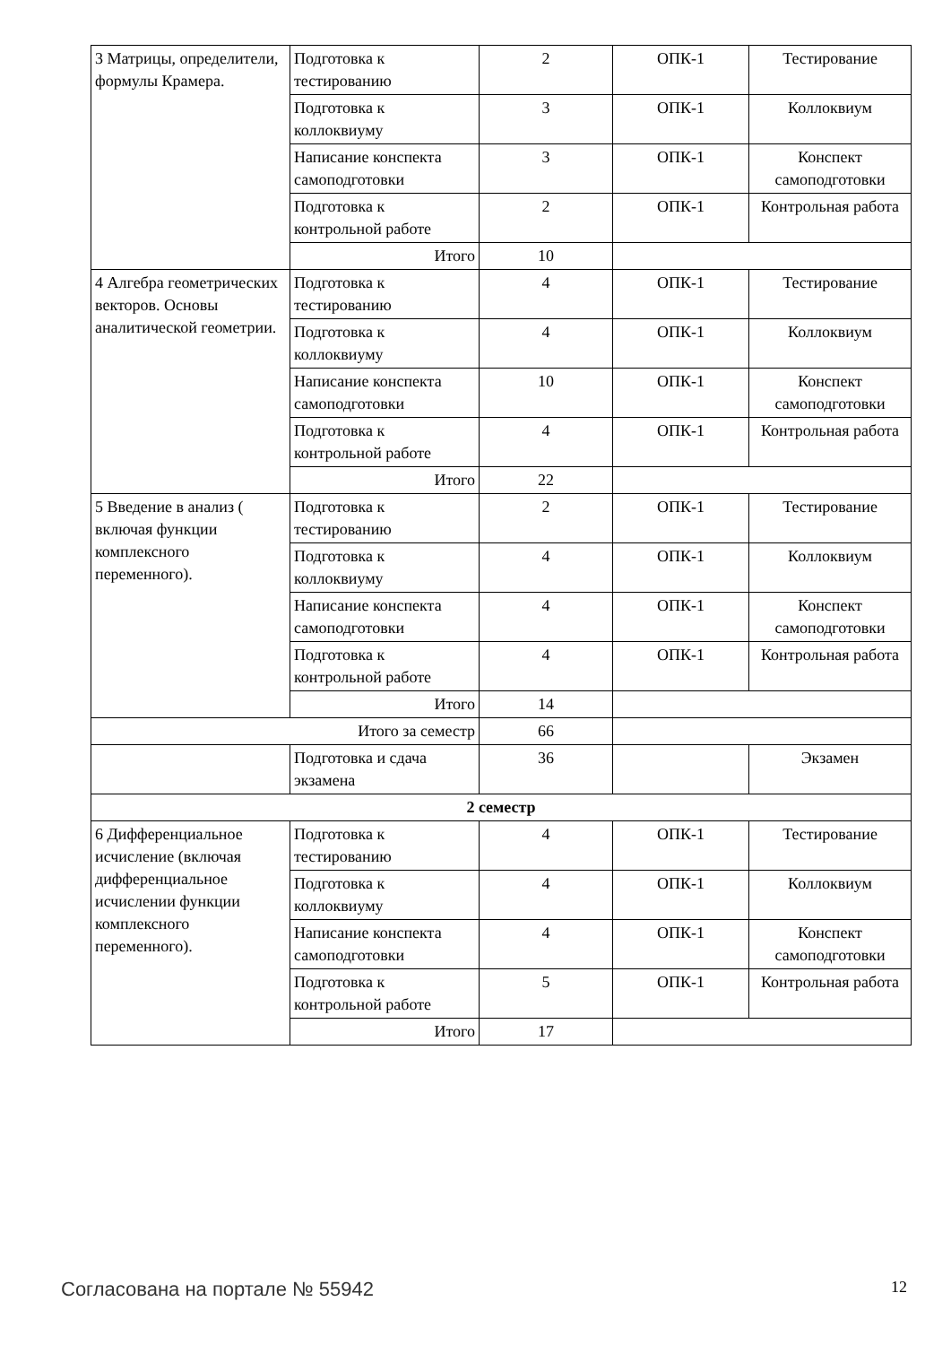| 3 Матрицы, определители, формулы Крамера. | Подготовка к тестированию | 2 | ОПК-1 | Тестирование |
| | Подготовка к коллоквиуму | 3 | ОПК-1 | Коллоквиум |
| | Написание конспекта самоподготовки | 3 | ОПК-1 | Конспект самоподготовки |
| | Подготовка к контрольной работе | 2 | ОПК-1 | Контрольная работа |
| | Итого | 10 | | |
| 4 Алгебра геометрических векторов. Основы аналитической геометрии. | Подготовка к тестированию | 4 | ОПК-1 | Тестирование |
| | Подготовка к коллоквиуму | 4 | ОПК-1 | Коллоквиум |
| | Написание конспекта самоподготовки | 10 | ОПК-1 | Конспект самоподготовки |
| | Подготовка к контрольной работе | 4 | ОПК-1 | Контрольная работа |
| | Итого | 22 | | |
| 5 Введение в анализ ( включая функции комплексного переменного). | Подготовка к тестированию | 2 | ОПК-1 | Тестирование |
| | Подготовка к коллоквиуму | 4 | ОПК-1 | Коллоквиум |
| | Написание конспекта самоподготовки | 4 | ОПК-1 | Конспект самоподготовки |
| | Подготовка к контрольной работе | 4 | ОПК-1 | Контрольная работа |
| | Итого | 14 | | |
| Итого за семестр | | 66 | | |
| | Подготовка и сдача экзамена | 36 | | Экзамен |
| 2 семестр | | | | |
| 6 Дифференциальное исчисление (включая дифференциальное исчислении функции комплексного переменного). | Подготовка к тестированию | 4 | ОПК-1 | Тестирование |
| | Подготовка к коллоквиуму | 4 | ОПК-1 | Коллоквиум |
| | Написание конспекта самоподготовки | 4 | ОПК-1 | Конспект самоподготовки |
| | Подготовка к контрольной работе | 5 | ОПК-1 | Контрольная работа |
| | Итого | 17 | | |
Согласована на портале № 55942 12